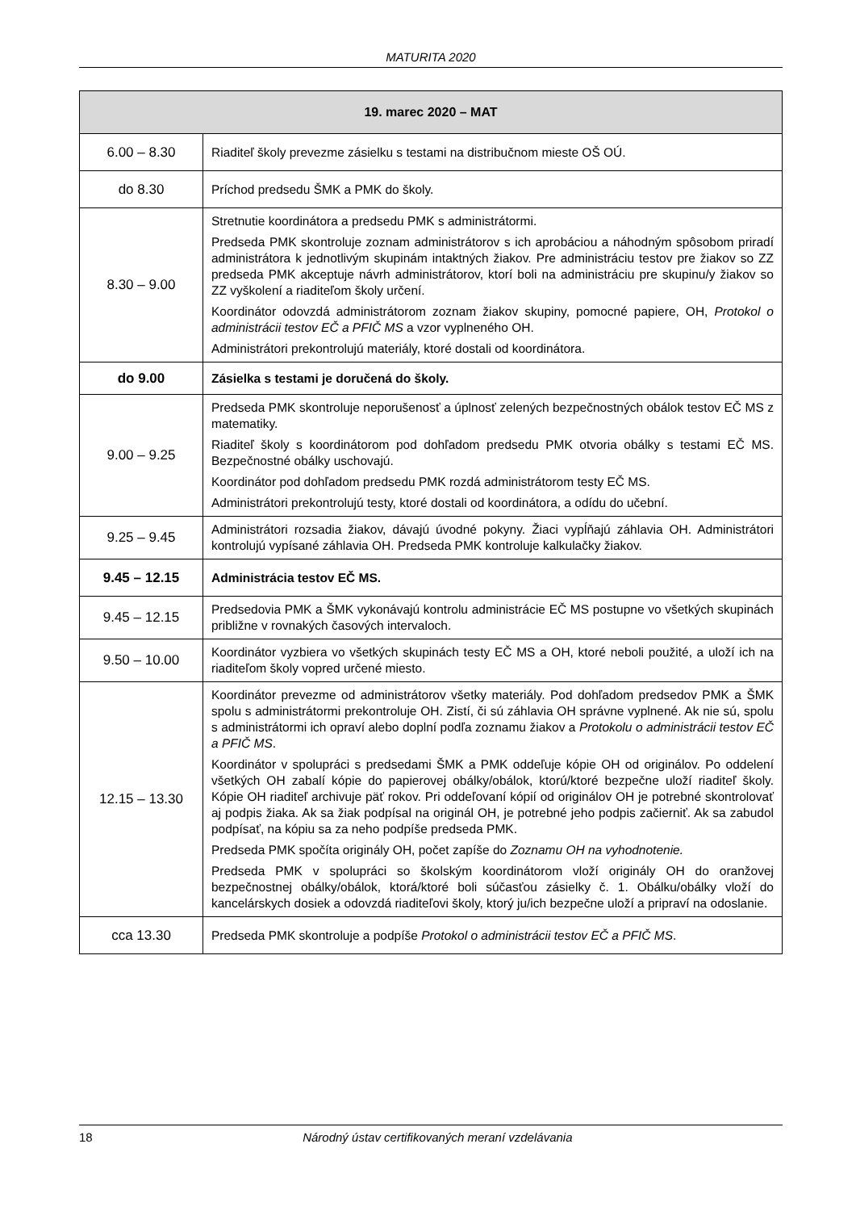MATURITA 2020
| 19. marec 2020 – MAT | |
| --- | --- |
| 6.00 – 8.30 | Riaditeľ školy prevezme zásielku s testami na distribučnom mieste OŠ OÚ. |
| do 8.30 | Príchod predsedu ŠMK a PMK do školy. |
| 8.30 – 9.00 | Stretnutie koordinátora a predsedu PMK s administrátormi. Predseda PMK skontroluje zoznam administrátorov s ich aprobáciou a náhodným spôsobom priradí administrátora k jednotlivým skupinám intaktných žiakov. Pre administráciu testov pre žiakov so ZZ predseda PMK akceptuje návrh administrátorov, ktorí boli na administráciu pre skupinu/y žiakov so ZZ vyškolení a riaditeľom školy určení. Koordinátor odovzdá administrátorom zoznam žiakov skupiny, pomocné papiere, OH, Protokol o administrácii testov EČ a PFIČ MS a vzor vyplneného OH. Administrátori prekontrolujú materiály, ktoré dostali od koordinátora. |
| do 9.00 | Zásielka s testami je doručená do školy. |
| 9.00 – 9.25 | Predseda PMK skontroluje neporušenosť a úplnosť zelených bezpečnostných obálok testov EČ MS z matematiky. Riaditeľ školy s koordinátorom pod dohľadom predsedu PMK otvoria obálky s testami EČ MS. Bezpečnostné obálky uschovajú. Koordinátor pod dohľadom predsedu PMK rozdá administrátorom testy EČ MS. Administrátori prekontrolujú testy, ktoré dostali od koordinátora, a odídu do učební. |
| 9.25 – 9.45 | Administrátori rozsadia žiakov, dávajú úvodné pokyny. Žiaci vypĺňajú záhlavia OH. Administrátori kontrolujú vypísané záhlavia OH. Predseda PMK kontroluje kalkulačky žiakov. |
| 9.45 – 12.15 | Administrácia testov EČ MS. |
| 9.45 – 12.15 | Predsedovia PMK a ŠMK vykonávajú kontrolu administrácie EČ MS postupne vo všetkých skupinách približne v rovnakých časových intervaloch. |
| 9.50 – 10.00 | Koordinátor vyzbiera vo všetkých skupinách testy EČ MS a OH, ktoré neboli použité, a uloží ich na riaditeľom školy vopred určené miesto. |
| 12.15 – 13.30 | Koordinátor prevezme od administrátorov všetky materiály. Pod dohľadom predsedov PMK a ŠMK spolu s administrátormi prekontroluje OH. Zistí, či sú záhlavia OH správne vyplnené. Ak nie sú, spolu s administrátormi ich opraví alebo doplní podľa zoznamu žiakov a Protokolu o administrácii testov EČ a PFIČ MS . Koordinátor v spolupráci s predsedami ŠMK a PMK oddeľuje kópie OH od originálov. Po oddelení všetkých OH zabalí kópie do papierovej obálky/obálok, ktorú/ktoré bezpečne uloží riaditeľ školy. Kópie OH riaditeľ archivuje päť rokov. Pri oddeľovaní kópií od originálov OH je potrebné skontrolovať aj podpis žiaka. Ak sa žiak podpísal na originál OH, je potrebné jeho podpis začierniť. Ak sa zabudol podpísať, na kópiu sa za neho podpíše predseda PMK. Predseda PMK spočíta originály OH, počet zapíše do Zoznamu OH na vyhodnotenie. Predseda PMK v spolupráci so školským koordinátorom vloží originály OH do oranžovej bezpečnostnej obálky/obálok, ktorá/ktoré boli súčasťou zásielky č. 1. Obálku/obálky vloží do kancelárskych dosiek a odovzdá riaditeľovi školy, ktorý ju/ich bezpečne uloží a pripraví na odoslanie. |
| cca 13.30 | Predseda PMK skontroluje a podpíše Protokol o administrácii testov EČ a PFIČ MS . |
18 Národný ústav certifikovaných meraní vzdelávania